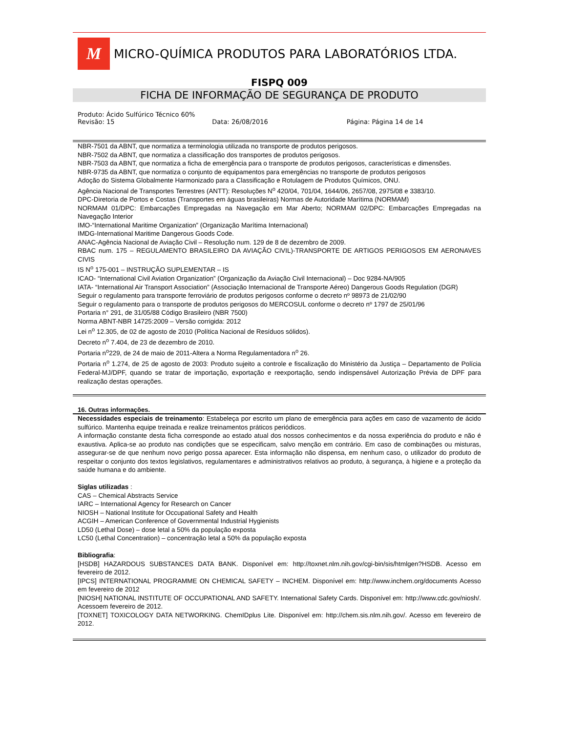M
MICRO-QUÍMICA PRODUTOS PARA LABORATÓRIOS LTDA.
FISPQ 009
FICHA DE INFORMAÇÃO DE SEGURANÇA DE PRODUTO
Produto: Ácido Sulfúrico Técnico 60%
Revisão: 15 Data: 26/08/2016 Página: Página 14 de 14
NBR-7501 da ABNT, que normatiza a terminologia utilizada no transporte de produtos perigosos.
NBR-7502 da ABNT, que normatiza a classificação dos transportes de produtos perigosos.
NBR-7503 da ABNT, que normatiza a ficha de emergência para o transporte de produtos perigosos, características e dimensões.
NBR-9735 da ABNT, que normatiza o conjunto de equipamentos para emergências no transporte de produtos perigosos
Adoção do Sistema Globalmente Harmonizado para a Classificação e Rotulagem de Produtos Químicos, ONU.
Agência Nacional de Transportes Terrestres (ANTT): Resoluções N<sup>o</sup> 420/04, 701/04, 1644/06, 2657/08, 2975/08 e 3383/10.
DPC-Diretoria de Portos e Costas (Transportes em águas brasileiras) Normas de Autoridade Marítima (NORMAM)
NORMAM 01/DPC: Embarcações Empregadas na Navegação em Mar Aberto; NORMAM 02/DPC: Embarcações Empregadas na Navegação Interior
IMO-“International Maritime Organization” (Organização Marítima Internacional)
IMDG-International Maritime Dangerous Goods Code.
ANAC-Agência Nacional de Aviação Civil – Resolução num. 129 de 8 de dezembro de 2009.
RBAC num. 175 – REGULAMENTO BRASILEIRO DA AVIAÇÃO CIVIL)-TRANSPORTE DE ARTIGOS PERIGOSOS EM AERONAVES CIVIS
IS N<sup>o</sup> 175-001 – INSTRUÇÃO SUPLEMENTAR – IS
ICAO- “International Civil Aviation Organization” (Organização da Aviação Civil Internacional) – Doc 9284-NA/905
IATA- “International Air Transport Association” (Associação Internacional de Transporte Aéreo) Dangerous Goods Regulation (DGR)
Seguir o regulamento para transporte ferroviário de produtos perigosos conforme o decreto nº 98973 de 21/02/90
Seguir o regulamento para o transporte de produtos perigosos do MERCOSUL conforme o decreto nº 1797 de 25/01/96
Portaria n° 291, de 31/05/88 Código Brasileiro (NBR 7500)
Norma ABNT-NBR 14725:2009 – Versão corrigida: 2012
Lei n<sup>o</sup> 12.305, de 02 de agosto de 2010 (Política Nacional de Resíduos sólidos).
Decreto n<sup>o</sup> 7.404, de 23 de dezembro de 2010.
Portaria n<sup>o</sup>229, de 24 de maio de 2011-Altera a Norma Regulamentadora n<sup>o</sup> 26.
Portaria n<sup>o</sup> 1.274, de 25 de agosto de 2003: Produto sujeito a controle e fiscalização do Ministério da Justiça – Departamento de Polícia Federal-MJ/DPF, quando se tratar de importação, exportação e reexportação, sendo indispensável Autorização Prévia de DPF para realização destas operações.
16. Outras informações.
Necessidades especiais de treinamento: Estabeleça por escrito um plano de emergência para ações em caso de vazamento de ácido sulfúrico. Mantenha equipe treinada e realize treinamentos práticos periódicos.
A informação constante desta ficha corresponde ao estado atual dos nossos conhecimentos e da nossa experiência do produto e não é exaustiva. Aplica-se ao produto nas condições que se especificam, salvo menção em contrário. Em caso de combinações ou misturas, assegurar-se de que nenhum novo perigo possa aparecer. Esta informação não dispensa, em nenhum caso, o utilizador do produto de respeitar o conjunto dos textos legislativos, regulamentares e administrativos relativos ao produto, à segurança, à higiene e a proteção da saúde humana e do ambiente.
Siglas utilizadas :
CAS – Chemical Abstracts Service
IARC – International Agency for Research on Cancer
NIOSH – National Institute for Occupational Safety and Health
ACGIH – American Conference of Governmental Industrial Hygienists
LD50 (Lethal Dose) – dose letal a 50% da população exposta
LC50 (Lethal Concentration) – concentração letal a 50% da população exposta
Bibliografia:
[HSDB] HAZARDOUS SUBSTANCES DATA BANK. Disponível em: http://toxnet.nlm.nih.gov/cgi-bin/sis/htmlgen?HSDB. Acesso em fevereiro de 2012.
[IPCS] INTERNATIONAL PROGRAMME ON CHEMICAL SAFETY – INCHEM. Disponível em: http://www.inchem.org/documents Acesso em fevereiro de 2012
[NIOSH] NATIONAL INSTITUTE OF OCCUPATIONAL AND SAFETY. International Safety Cards. Disponível em: http://www.cdc.gov/niosh/. Acessoem fevereiro de 2012.
[TOXNET] TOXICOLOGY DATA NETWORKING. ChemIDplus Lite. Disponível em: http://chem.sis.nlm.nih.gov/. Acesso em fevereiro de 2012.